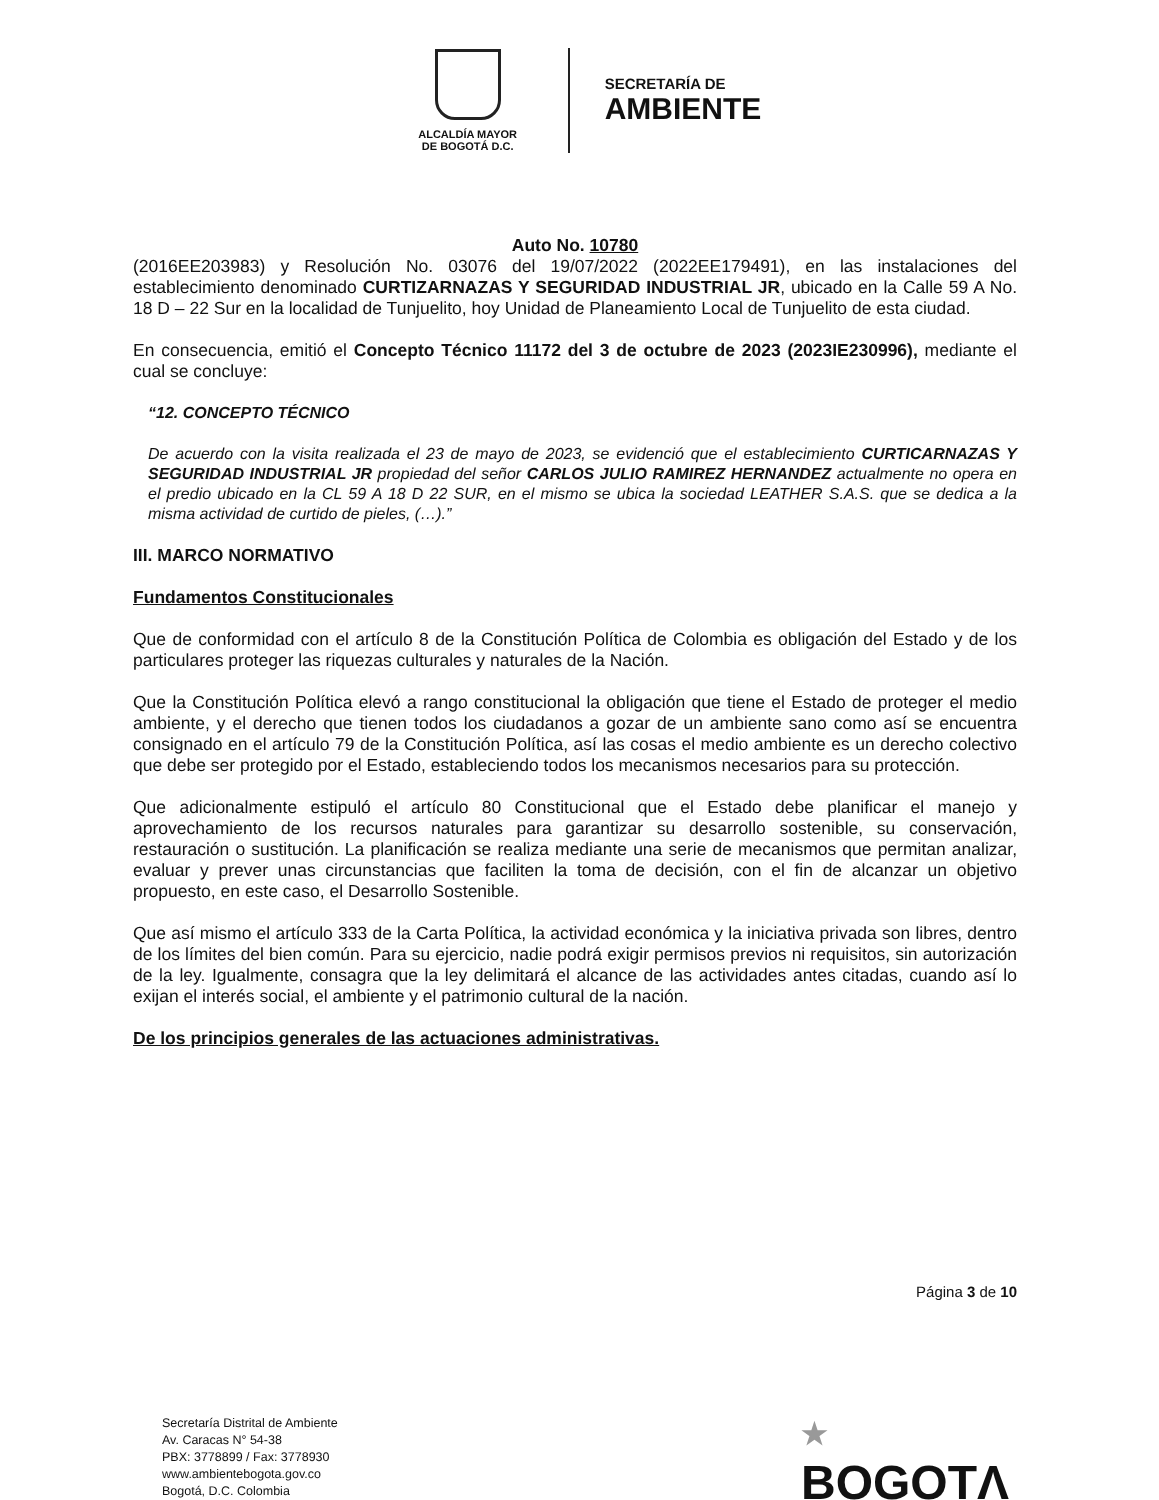ALCALDÍA MAYOR
DE BOGOTÁ D.C.
SECRETARÍA DE
AMBIENTE
Auto No. 10780
(2016EE203983) y Resolución No. 03076 del 19/07/2022 (2022EE179491), en las instalaciones del establecimiento denominado CURTIZARNAZAS Y SEGURIDAD INDUSTRIAL JR, ubicado en la Calle 59 A No. 18 D – 22 Sur en la localidad de Tunjuelito, hoy Unidad de Planeamiento Local de Tunjuelito de esta ciudad.
En consecuencia, emitió el Concepto Técnico 11172 del 3 de octubre de 2023 (2023IE230996), mediante el cual se concluye:
“12. CONCEPTO TÉCNICO
De acuerdo con la visita realizada el 23 de mayo de 2023, se evidenció que el establecimiento CURTICARNAZAS Y SEGURIDAD INDUSTRIAL JR propiedad del señor CARLOS JULIO RAMIREZ HERNANDEZ actualmente no opera en el predio ubicado en la CL 59 A 18 D 22 SUR, en el mismo se ubica la sociedad LEATHER S.A.S. que se dedica a la misma actividad de curtido de pieles, (…).”
III. MARCO NORMATIVO
Fundamentos Constitucionales
Que de conformidad con el artículo 8 de la Constitución Política de Colombia es obligación del Estado y de los particulares proteger las riquezas culturales y naturales de la Nación.
Que la Constitución Política elevó a rango constitucional la obligación que tiene el Estado de proteger el medio ambiente, y el derecho que tienen todos los ciudadanos a gozar de un ambiente sano como así se encuentra consignado en el artículo 79 de la Constitución Política, así las cosas el medio ambiente es un derecho colectivo que debe ser protegido por el Estado, estableciendo todos los mecanismos necesarios para su protección.
Que adicionalmente estipuló el artículo 80 Constitucional que el Estado debe planificar el manejo y aprovechamiento de los recursos naturales para garantizar su desarrollo sostenible, su conservación, restauración o sustitución. La planificación se realiza mediante una serie de mecanismos que permitan analizar, evaluar y prever unas circunstancias que faciliten la toma de decisión, con el fin de alcanzar un objetivo propuesto, en este caso, el Desarrollo Sostenible.
Que así mismo el artículo 333 de la Carta Política, la actividad económica y la iniciativa privada son libres, dentro de los límites del bien común. Para su ejercicio, nadie podrá exigir permisos previos ni requisitos, sin autorización de la ley. Igualmente, consagra que la ley delimitará el alcance de las actividades antes citadas, cuando así lo exijan el interés social, el ambiente y el patrimonio cultural de la nación.
De los principios generales de las actuaciones administrativas.
Página 3 de 10
Secretaría Distrital de Ambiente
Av. Caracas N° 54-38
PBX: 3778899 / Fax: 3778930
www.ambientebogota.gov.co
Bogotá, D.C. Colombia
★
BOGOTΛ